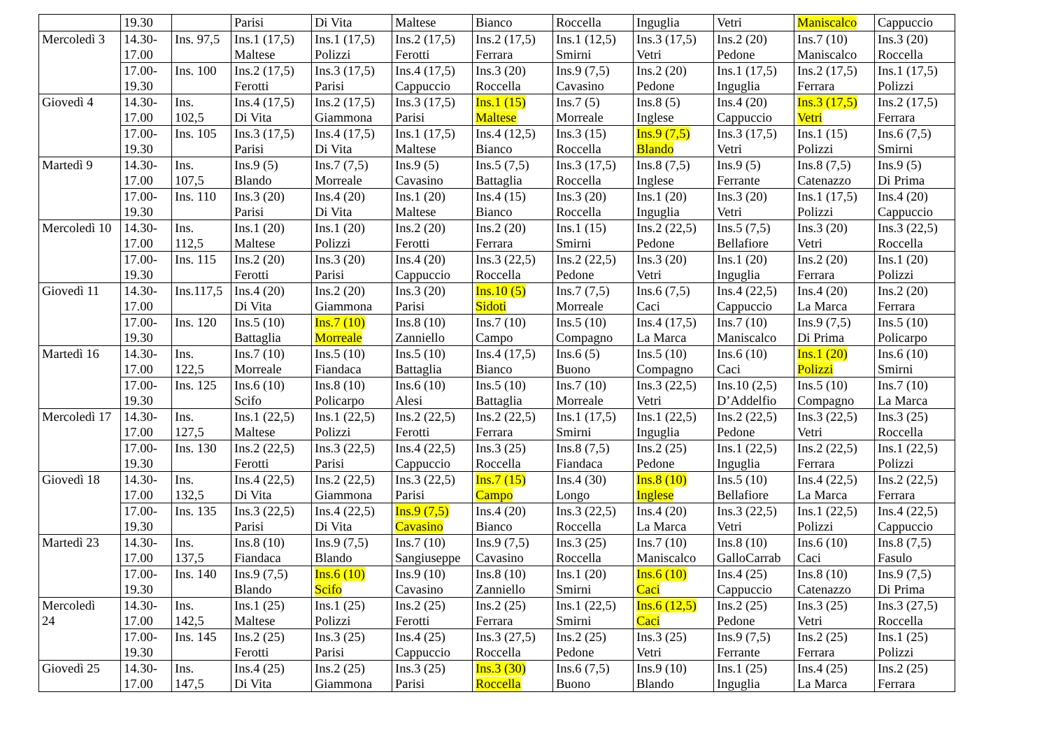| | 19.30 | | Parisi | Di Vita | Maltese | Bianco | Roccella | Inguglia | Vetri | Maniscalco | Cappuccio |
| Mercoledì 3 | 14.30- 17.00 | Ins. 97,5 | Ins.1 (17,5) Maltese | Ins.1 (17,5) Polizzi | Ins.2 (17,5) Ferotti | Ins.2 (17,5) Ferrara | Ins.1 (12,5) Smirni | Ins.3 (17,5) Vetri | Ins.2 (20) Pedone | Ins.7 (10) Maniscalco | Ins.3 (20) Roccella |
| | 17.00- 19.30 | Ins. 100 | Ins.2 (17,5) Ferotti | Ins.3 (17,5) Parisi | Ins.4 (17,5) Cappuccio | Ins.3 (20) Roccella | Ins.9 (7,5) Cavasino | Ins.2 (20) Pedone | Ins.1 (17,5) Inguglia | Ins.2 (17,5) Ferrara | Ins.1 (17,5) Polizzi |
| Giovedì 4 | 14.30- 17.00 | Ins. 102,5 | Ins.4 (17,5) Di Vita | Ins.2 (17,5) Giammona | Ins.3 (17,5) Parisi | Ins.1 (15) Maltese | Ins.7 (5) Morreale | Ins.8 (5) Inglese | Ins.4 (20) Cappuccio | Ins.3 (17,5) Vetri | Ins.2 (17,5) Ferrara |
| | 17.00- 19.30 | Ins. 105 | Ins.3 (17,5) Parisi | Ins.4 (17,5) Di Vita | Ins.1 (17,5) Maltese | Ins.4 (12,5) Bianco | Ins.3 (15) Roccella | Ins.9 (7,5) Blando | Ins.3 (17,5) Vetri | Ins.1 (15) Polizzi | Ins.6 (7,5) Smirni |
| Martedì 9 | 14.30- 17.00 | Ins. 107,5 | Ins.9 (5) Blando | Ins.7 (7,5) Morreale | Ins.9 (5) Cavasino | Ins.5 (7,5) Battaglia | Ins.3 (17,5) Roccella | Ins.8 (7,5) Inglese | Ins.9 (5) Ferrante | Ins.8 (7,5) Catenazzo | Ins.9 (5) Di Prima |
| | 17.00- 19.30 | Ins. 110 | Ins.3 (20) Parisi | Ins.4 (20) Di Vita | Ins.1 (20) Maltese | Ins.4 (15) Bianco | Ins.3 (20) Roccella | Ins.1 (20) Inguglia | Ins.3 (20) Vetri | Ins.1 (17,5) Polizzi | Ins.4 (20) Cappuccio |
| Mercoledì 10 | 14.30- 17.00 | Ins. 112,5 | Ins.1 (20) Maltese | Ins.1 (20) Polizzi | Ins.2 (20) Ferotti | Ins.2 (20) Ferrara | Ins.1 (15) Smirni | Ins.2 (22,5) Pedone | Ins.5 (7,5) Bellafiore | Ins.3 (20) Vetri | Ins.3 (22,5) Roccella |
| | 17.00- 19.30 | Ins. 115 | Ins.2 (20) Ferotti | Ins.3 (20) Parisi | Ins.4 (20) Cappuccio | Ins.3 (22,5) Roccella | Ins.2 (22,5) Pedone | Ins.3 (20) Vetri | Ins.1 (20) Inguglia | Ins.2 (20) Ferrara | Ins.1 (20) Polizzi |
| Giovedì 11 | 14.30- 17.00 | Ins.117,5 | Ins.4 (20) Di Vita | Ins.2 (20) Giammona | Ins.3 (20) Parisi | Ins.10 (5) Sidoti | Ins.7 (7,5) Morreale | Ins.6 (7,5) Caci | Ins.4 (22,5) Cappuccio | Ins.4 (20) La Marca | Ins.2 (20) Ferrara |
| | 17.00- 19.30 | Ins. 120 | Ins.5 (10) Battaglia | Ins.7 (10) Morreale | Ins.8 (10) Zanniello | Ins.7 (10) Campo | Ins.5 (10) Compagno | Ins.4 (17,5) La Marca | Ins.7 (10) Maniscalco | Ins.9 (7,5) Di Prima | Ins.5 (10) Policarpo |
| Martedì 16 | 14.30- 17.00 | Ins. 122,5 | Ins.7 (10) Morreale | Ins.5 (10) Fiandaca | Ins.5 (10) Battaglia | Ins.4 (17,5) Bianco | Ins.6 (5) Buono | Ins.5 (10) Compagno | Ins.6 (10) Caci | Ins.1 (20) Polizzi | Ins.6 (10) Smirni |
| | 17.00- 19.30 | Ins. 125 | Ins.6 (10) Scifo | Ins.8 (10) Policarpo | Ins.6 (10) Alesi | Ins.5 (10) Battaglia | Ins.7 (10) Morreale | Ins.3 (22,5) Vetri | Ins.10 (2,5) D’Addelfio | Ins.5 (10) Compagno | Ins.7 (10) La Marca |
| Mercoledì 17 | 14.30- 17.00 | Ins. 127,5 | Ins.1 (22,5) Maltese | Ins.1 (22,5) Polizzi | Ins.2 (22,5) Ferotti | Ins.2 (22,5) Ferrara | Ins.1 (17,5) Smirni | Ins.1 (22,5) Inguglia | Ins.2 (22,5) Pedone | Ins.3 (22,5) Vetri | Ins.3 (25) Roccella |
| | 17.00- 19.30 | Ins. 130 | Ins.2 (22,5) Ferotti | Ins.3 (22,5) Parisi | Ins.4 (22,5) Cappuccio | Ins.3 (25) Roccella | Ins.8 (7,5) Fiandaca | Ins.2 (25) Pedone | Ins.1 (22,5) Inguglia | Ins.2 (22,5) Ferrara | Ins.1 (22,5) Polizzi |
| Giovedì 18 | 14.30- 17.00 | Ins. 132,5 | Ins.4 (22,5) Di Vita | Ins.2 (22,5) Giammona | Ins.3 (22,5) Parisi | Ins.7 (15) Campo | Ins.4 (30) Longo | Ins.8 (10) Inglese | Ins.5 (10) Bellafiore | Ins.4 (22,5) La Marca | Ins.2 (22,5) Ferrara |
| | 17.00- 19.30 | Ins. 135 | Ins.3 (22,5) Parisi | Ins.4 (22,5) Di Vita | Ins.9 (7,5) Cavasino | Ins.4 (20) Bianco | Ins.3 (22,5) Roccella | Ins.4 (20) La Marca | Ins.3 (22,5) Vetri | Ins.1 (22,5) Polizzi | Ins.4 (22,5) Cappuccio |
| Martedì 23 | 14.30- 17.00 | Ins. 137,5 | Ins.8 (10) Fiandaca | Ins.9 (7,5) Blando | Ins.7 (10) Sangiuseppe | Ins.9 (7,5) Cavasino | Ins.3 (25) Roccella | Ins.7 (10) Maniscalco | Ins.8 (10) GalloCarrab | Ins.6 (10) Caci | Ins.8 (7,5) Fasulo |
| | 17.00- 19.30 | Ins. 140 | Ins.9 (7,5) Blando | Ins.6 (10) Scifo | Ins.9 (10) Cavasino | Ins.8 (10) Zanniello | Ins.1 (20) Smirni | Ins.6 (10) Caci | Ins.4 (25) Cappuccio | Ins.8 (10) Catenazzo | Ins.9 (7,5) Di Prima |
| Mercoledì 24 | 14.30- 17.00 | Ins. 142,5 | Ins.1 (25) Maltese | Ins.1 (25) Polizzi | Ins.2 (25) Ferotti | Ins.2 (25) Ferrara | Ins.1 (22,5) Smirni | Ins.6 (12,5) Caci | Ins.2 (25) Pedone | Ins.3 (25) Vetri | Ins.3 (27,5) Roccella |
| | 17.00- 19.30 | Ins. 145 | Ins.2 (25) Ferotti | Ins.3 (25) Parisi | Ins.4 (25) Cappuccio | Ins.3 (27,5) Roccella | Ins.2 (25) Pedone | Ins.3 (25) Vetri | Ins.9 (7,5) Ferrante | Ins.2 (25) Ferrara | Ins.1 (25) Polizzi |
| Giovedì 25 | 14.30- 17.00 | Ins. 147,5 | Ins.4 (25) Di Vita | Ins.2 (25) Giammona | Ins.3 (25) Parisi | Ins.3 (30) Roccella | Ins.6 (7,5) Buono | Ins.9 (10) Blando | Ins.1 (25) Inguglia | Ins.4 (25) La Marca | Ins.2 (25) Ferrara |